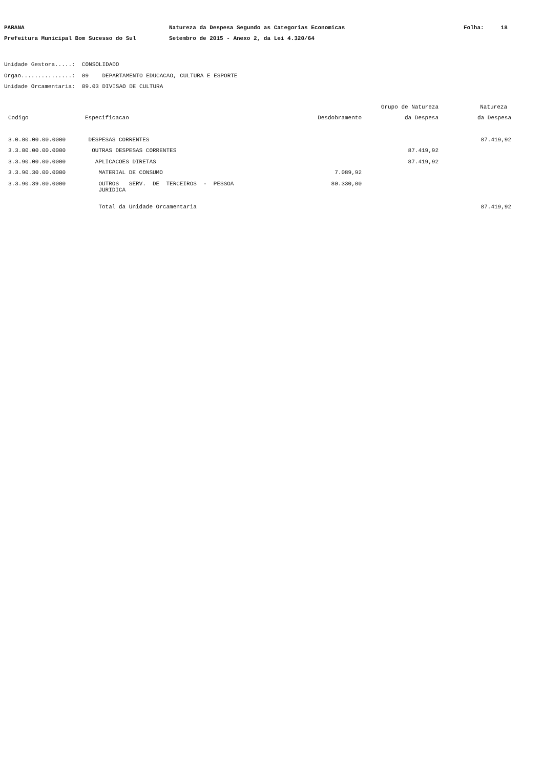PARANA
Natureza da Despesa Segundo as Categorias Economicas
Folha: 18
Prefeitura Municipal Bom Sucesso do Sul
Setembro de 2015 - Anexo 2, da Lei 4.320/64
Unidade Gestora.....: CONSOLIDADO Orgao...............: 09 DEPARTAMENTO EDUCACAO, CULTURA E ESPORTE Unidade Orcamentaria: 09.03 DIVISAO DE CULTURA
| | | | Grupo de Natureza | Natureza |
| --- | --- | --- | --- | --- |
| Codigo | Especificacao | Desdobramento | da Despesa | da Despesa |
| 3.0.00.00.00.0000 | DESPESAS CORRENTES | | | 87.419,92 |
| 3.3.00.00.00.0000 | OUTRAS DESPESAS CORRENTES | | 87.419,92 | |
| 3.3.90.00.00.0000 | APLICACOES DIRETAS | | 87.419,92 | |
| 3.3.90.30.00.0000 | MATERIAL DE CONSUMO | 7.089,92 | | |
| 3.3.90.39.00.0000 | OUTROS SERV. DE TERCEIROS - PESSOA JURIDICA | 80.330,00 | | |
| | Total da Unidade Orcamentaria | | | 87.419,92 |